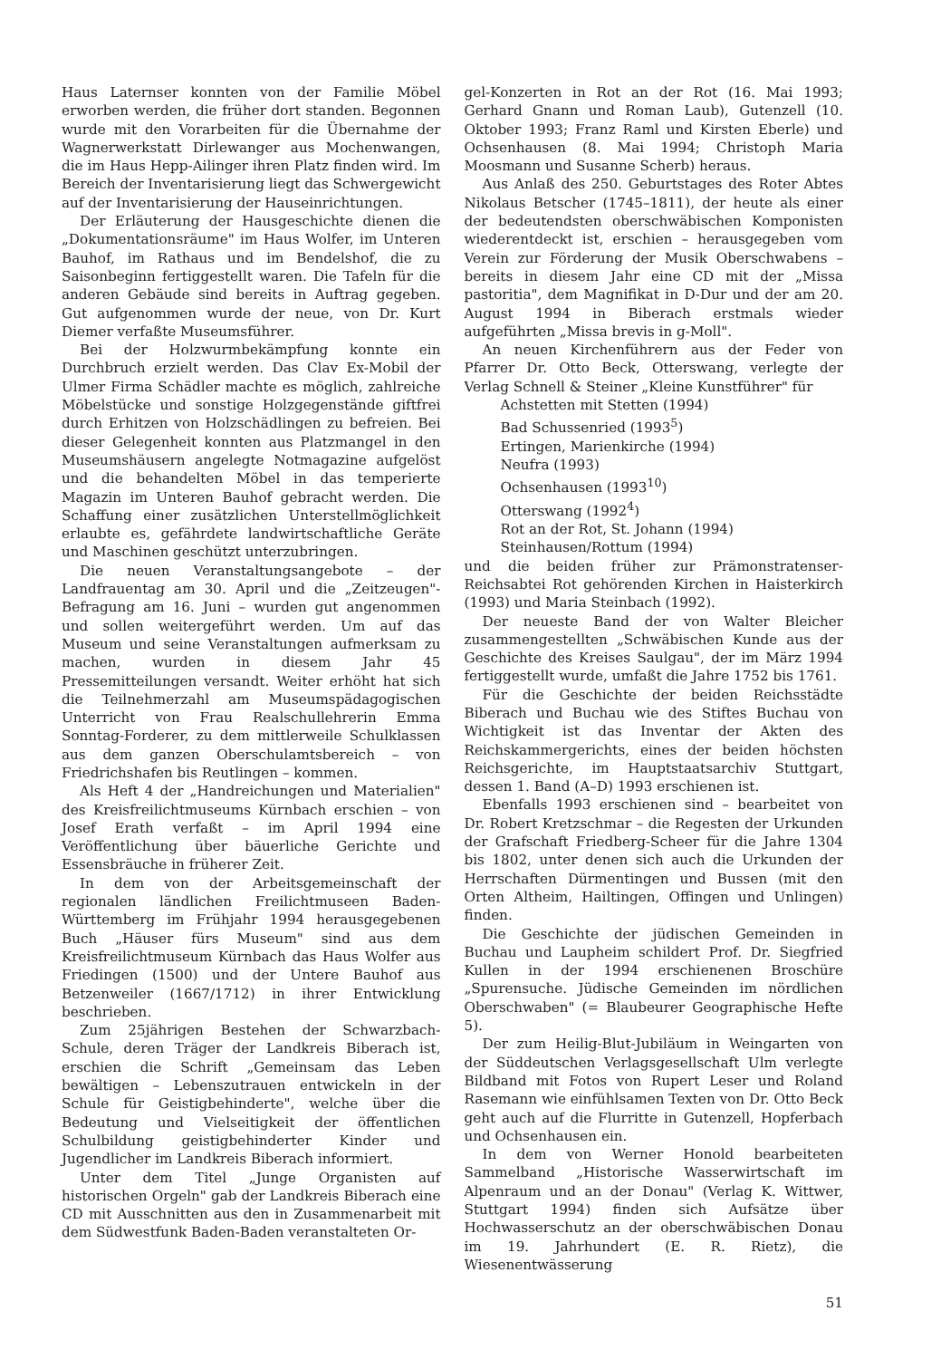Haus Laternser konnten von der Familie Möbel erworben werden, die früher dort standen. Begonnen wurde mit den Vorarbeiten für die Übernahme der Wagnerwerkstatt Dirlewanger aus Mochenwangen, die im Haus Hepp-Ailinger ihren Platz finden wird. Im Bereich der Inventarisierung liegt das Schwergewicht auf der Inventarisierung der Hauseinrichtungen.
Der Erläuterung der Hausgeschichte dienen die „Dokumentationsräume" im Haus Wolfer, im Unteren Bauhof, im Rathaus und im Bendelshof, die zu Saisonbeginn fertiggestellt waren. Die Tafeln für die anderen Gebäude sind bereits in Auftrag gegeben. Gut aufgenommen wurde der neue, von Dr. Kurt Diemer verfaßte Museumsführer.
Bei der Holzwurmbekämpfung konnte ein Durchbruch erzielt werden. Das Clav Ex-Mobil der Ulmer Firma Schädler machte es möglich, zahlreiche Möbelstücke und sonstige Holzgegenstände giftfrei durch Erhitzen von Holzschädlingen zu befreien. Bei dieser Gelegenheit konnten aus Platzmangel in den Museumshäusern angelegte Notmagazine aufgelöst und die behandelten Möbel in das temperierte Magazin im Unteren Bauhof gebracht werden. Die Schaffung einer zusätzlichen Unterstellmöglichkeit erlaubte es, gefährdete landwirtschaftliche Geräte und Maschinen geschützt unterzubringen.
Die neuen Veranstaltungsangebote – der Landfrauentag am 30. April und die „Zeitzeugen"-Befragung am 16. Juni – wurden gut angenommen und sollen weitergeführt werden. Um auf das Museum und seine Veranstaltungen aufmerksam zu machen, wurden in diesem Jahr 45 Pressemitteilungen versandt. Weiter erhöht hat sich die Teilnehmerzahl am Museumspädagogischen Unterricht von Frau Realschullehrerin Emma Sonntag-Forderer, zu dem mittlerweile Schulklassen aus dem ganzen Oberschulamtsbereich – von Friedrichshafen bis Reutlingen – kommen.
Als Heft 4 der „Handreichungen und Materialien" des Kreisfreilichtmuseums Kürnbach erschien – von Josef Erath verfaßt – im April 1994 eine Veröffentlichung über bäuerliche Gerichte und Essensbräuche in früherer Zeit.
In dem von der Arbeitsgemeinschaft der regionalen ländlichen Freilichtmuseen Baden-Württemberg im Frühjahr 1994 herausgegebenen Buch „Häuser fürs Museum" sind aus dem Kreisfreilichtmuseum Kürnbach das Haus Wolfer aus Friedingen (1500) und der Untere Bauhof aus Betzenweiler (1667/1712) in ihrer Entwicklung beschrieben.
Zum 25jährigen Bestehen der Schwarzbach-Schule, deren Träger der Landkreis Biberach ist, erschien die Schrift „Gemeinsam das Leben bewältigen – Lebenszutrauen entwickeln in der Schule für Geistigbehinderte", welche über die Bedeutung und Vielseitigkeit der öffentlichen Schulbildung geistigbehinderter Kinder und Jugendlicher im Landkreis Biberach informiert.
Unter dem Titel „Junge Organisten auf historischen Orgeln" gab der Landkreis Biberach eine CD mit Ausschnitten aus den in Zusammenarbeit mit dem Südwestfunk Baden-Baden veranstalteten Or-
gel-Konzerten in Rot an der Rot (16. Mai 1993; Gerhard Gnann und Roman Laub), Gutenzell (10. Oktober 1993; Franz Raml und Kirsten Eberle) und Ochsenhausen (8. Mai 1994; Christoph Maria Moosmann und Susanne Scherb) heraus.
Aus Anlaß des 250. Geburtstages des Roter Abtes Nikolaus Betscher (1745–1811), der heute als einer der bedeutendsten oberschwäbischen Komponisten wiederentdeckt ist, erschien – herausgegeben vom Verein zur Förderung der Musik Oberschwabens – bereits in diesem Jahr eine CD mit der „Missa pastoritia", dem Magnifikat in D-Dur und der am 20. August 1994 in Biberach erstmals wieder aufgeführten „Missa brevis in g-Moll".
An neuen Kirchenführern aus der Feder von Pfarrer Dr. Otto Beck, Otterswang, verlegte der Verlag Schnell & Steiner „Kleine Kunstführer" für
Achstetten mit Stetten (1994)
Bad Schussenried (1993<sup>5</sup>)
Ertingen, Marienkirche (1994)
Neufra (1993)
Ochsenhausen (1993<sup>10</sup>)
Otterswang (1992<sup>4</sup>)
Rot an der Rot, St. Johann (1994)
Steinhausen/Rottum (1994)
und die beiden früher zur Prämonstratenser-Reichsabtei Rot gehörenden Kirchen in Haisterkirch (1993) und Maria Steinbach (1992).
Der neueste Band der von Walter Bleicher zusammengestellten „Schwäbischen Kunde aus der Geschichte des Kreises Saulgau", der im März 1994 fertiggestellt wurde, umfaßt die Jahre 1752 bis 1761.
Für die Geschichte der beiden Reichsstädte Biberach und Buchau wie des Stiftes Buchau von Wichtigkeit ist das Inventar der Akten des Reichskammergerichts, eines der beiden höchsten Reichsgerichte, im Hauptstaatsarchiv Stuttgart, dessen 1. Band (A–D) 1993 erschienen ist.
Ebenfalls 1993 erschienen sind – bearbeitet von Dr. Robert Kretzschmar – die Regesten der Urkunden der Grafschaft Friedberg-Scheer für die Jahre 1304 bis 1802, unter denen sich auch die Urkunden der Herrschaften Dürmentingen und Bussen (mit den Orten Altheim, Hailtingen, Offingen und Unlingen) finden.
Die Geschichte der jüdischen Gemeinden in Buchau und Laupheim schildert Prof. Dr. Siegfried Kullen in der 1994 erschienenen Broschüre „Spurensuche. Jüdische Gemeinden im nördlichen Oberschwaben" (= Blaubeurer Geographische Hefte 5).
Der zum Heilig-Blut-Jubiläum in Weingarten von der Süddeutschen Verlagsgesellschaft Ulm verlegte Bildband mit Fotos von Rupert Leser und Roland Rasemann wie einfühlsamen Texten von Dr. Otto Beck geht auch auf die Flurritte in Gutenzell, Hopferbach und Ochsenhausen ein.
In dem von Werner Honold bearbeiteten Sammelband „Historische Wasserwirtschaft im Alpenraum und an der Donau" (Verlag K. Wittwer, Stuttgart 1994) finden sich Aufsätze über Hochwasserschutz an der oberschwäbischen Donau im 19. Jahrhundert (E. R. Rietz), die Wiesenentwässerung
51